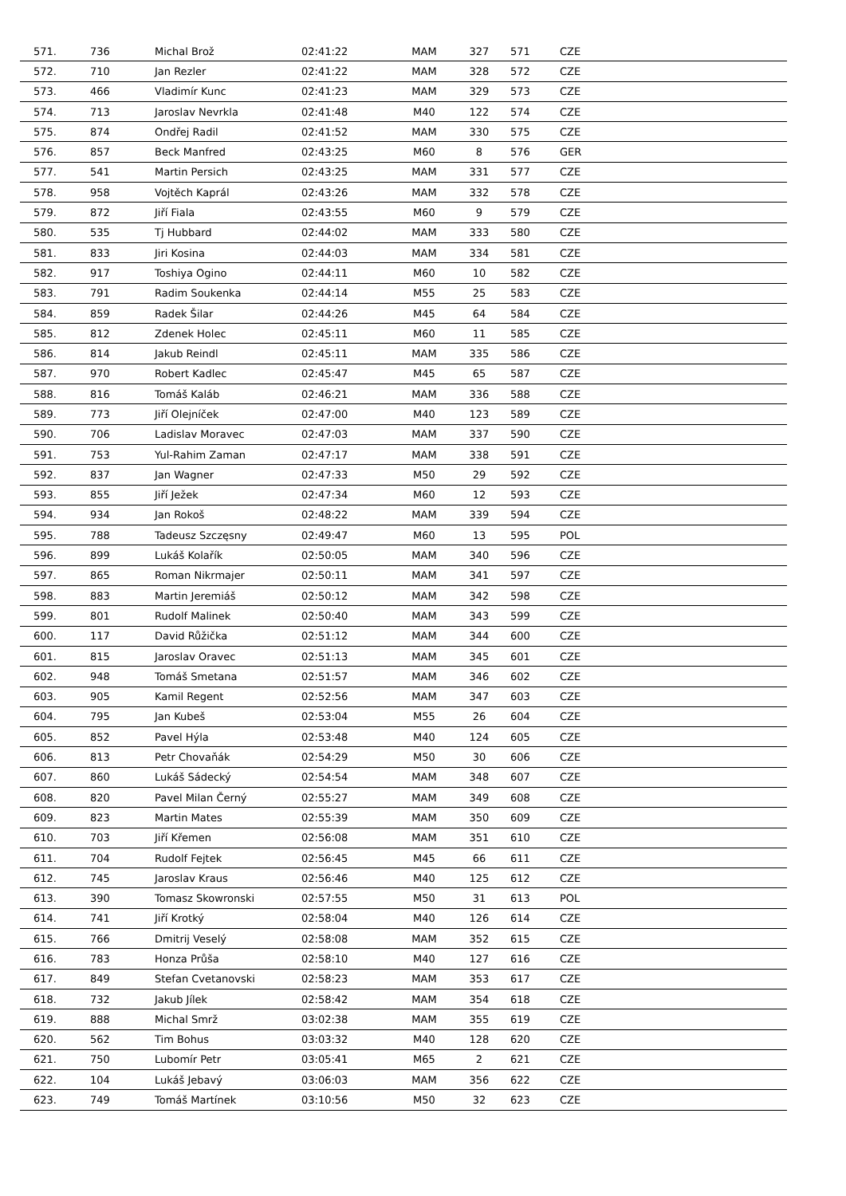| 571. | 736 | Michal Brož | 02:41:22 | MAM | 327 | 571 | CZE |
| 572. | 710 | Jan Rezler | 02:41:22 | MAM | 328 | 572 | CZE |
| 573. | 466 | Vladimír Kunc | 02:41:23 | MAM | 329 | 573 | CZE |
| 574. | 713 | Jaroslav Nevrkla | 02:41:48 | M40 | 122 | 574 | CZE |
| 575. | 874 | Ondřej Radil | 02:41:52 | MAM | 330 | 575 | CZE |
| 576. | 857 | Beck Manfred | 02:43:25 | M60 | 8 | 576 | GER |
| 577. | 541 | Martin Persich | 02:43:25 | MAM | 331 | 577 | CZE |
| 578. | 958 | Vojtěch Kaprál | 02:43:26 | MAM | 332 | 578 | CZE |
| 579. | 872 | Jiří Fiala | 02:43:55 | M60 | 9 | 579 | CZE |
| 580. | 535 | Tj Hubbard | 02:44:02 | MAM | 333 | 580 | CZE |
| 581. | 833 | Jiri Kosina | 02:44:03 | MAM | 334 | 581 | CZE |
| 582. | 917 | Toshiya Ogino | 02:44:11 | M60 | 10 | 582 | CZE |
| 583. | 791 | Radim Soukenka | 02:44:14 | M55 | 25 | 583 | CZE |
| 584. | 859 | Radek Šilar | 02:44:26 | M45 | 64 | 584 | CZE |
| 585. | 812 | Zdenek Holec | 02:45:11 | M60 | 11 | 585 | CZE |
| 586. | 814 | Jakub Reindl | 02:45:11 | MAM | 335 | 586 | CZE |
| 587. | 970 | Robert Kadlec | 02:45:47 | M45 | 65 | 587 | CZE |
| 588. | 816 | Tomáš Kaláb | 02:46:21 | MAM | 336 | 588 | CZE |
| 589. | 773 | Jiří Olejníček | 02:47:00 | M40 | 123 | 589 | CZE |
| 590. | 706 | Ladislav Moravec | 02:47:03 | MAM | 337 | 590 | CZE |
| 591. | 753 | Yul-Rahim Zaman | 02:47:17 | MAM | 338 | 591 | CZE |
| 592. | 837 | Jan Wagner | 02:47:33 | M50 | 29 | 592 | CZE |
| 593. | 855 | Jiří Ježek | 02:47:34 | M60 | 12 | 593 | CZE |
| 594. | 934 | Jan Rokoš | 02:48:22 | MAM | 339 | 594 | CZE |
| 595. | 788 | Tadeusz Szczęsny | 02:49:47 | M60 | 13 | 595 | POL |
| 596. | 899 | Lukáš Kolařík | 02:50:05 | MAM | 340 | 596 | CZE |
| 597. | 865 | Roman Nikrmajer | 02:50:11 | MAM | 341 | 597 | CZE |
| 598. | 883 | Martin Jeremiáš | 02:50:12 | MAM | 342 | 598 | CZE |
| 599. | 801 | Rudolf Malinek | 02:50:40 | MAM | 343 | 599 | CZE |
| 600. | 117 | David Růžička | 02:51:12 | MAM | 344 | 600 | CZE |
| 601. | 815 | Jaroslav Oravec | 02:51:13 | MAM | 345 | 601 | CZE |
| 602. | 948 | Tomáš Smetana | 02:51:57 | MAM | 346 | 602 | CZE |
| 603. | 905 | Kamil Regent | 02:52:56 | MAM | 347 | 603 | CZE |
| 604. | 795 | Jan Kubeš | 02:53:04 | M55 | 26 | 604 | CZE |
| 605. | 852 | Pavel Hýla | 02:53:48 | M40 | 124 | 605 | CZE |
| 606. | 813 | Petr Chovaňák | 02:54:29 | M50 | 30 | 606 | CZE |
| 607. | 860 | Lukáš Sádecký | 02:54:54 | MAM | 348 | 607 | CZE |
| 608. | 820 | Pavel Milan Černý | 02:55:27 | MAM | 349 | 608 | CZE |
| 609. | 823 | Martin Mates | 02:55:39 | MAM | 350 | 609 | CZE |
| 610. | 703 | Jiří Křemen | 02:56:08 | MAM | 351 | 610 | CZE |
| 611. | 704 | Rudolf Fejtek | 02:56:45 | M45 | 66 | 611 | CZE |
| 612. | 745 | Jaroslav Kraus | 02:56:46 | M40 | 125 | 612 | CZE |
| 613. | 390 | Tomasz Skowronski | 02:57:55 | M50 | 31 | 613 | POL |
| 614. | 741 | Jiří Krotký | 02:58:04 | M40 | 126 | 614 | CZE |
| 615. | 766 | Dmitrij Veselý | 02:58:08 | MAM | 352 | 615 | CZE |
| 616. | 783 | Honza Průša | 02:58:10 | M40 | 127 | 616 | CZE |
| 617. | 849 | Stefan Cvetanovski | 02:58:23 | MAM | 353 | 617 | CZE |
| 618. | 732 | Jakub Jílek | 02:58:42 | MAM | 354 | 618 | CZE |
| 619. | 888 | Michal Smrž | 03:02:38 | MAM | 355 | 619 | CZE |
| 620. | 562 | Tim Bohus | 03:03:32 | M40 | 128 | 620 | CZE |
| 621. | 750 | Lubomír Petr | 03:05:41 | M65 | 2 | 621 | CZE |
| 622. | 104 | Lukáš Jebavý | 03:06:03 | MAM | 356 | 622 | CZE |
| 623. | 749 | Tomáš Martínek | 03:10:56 | M50 | 32 | 623 | CZE |